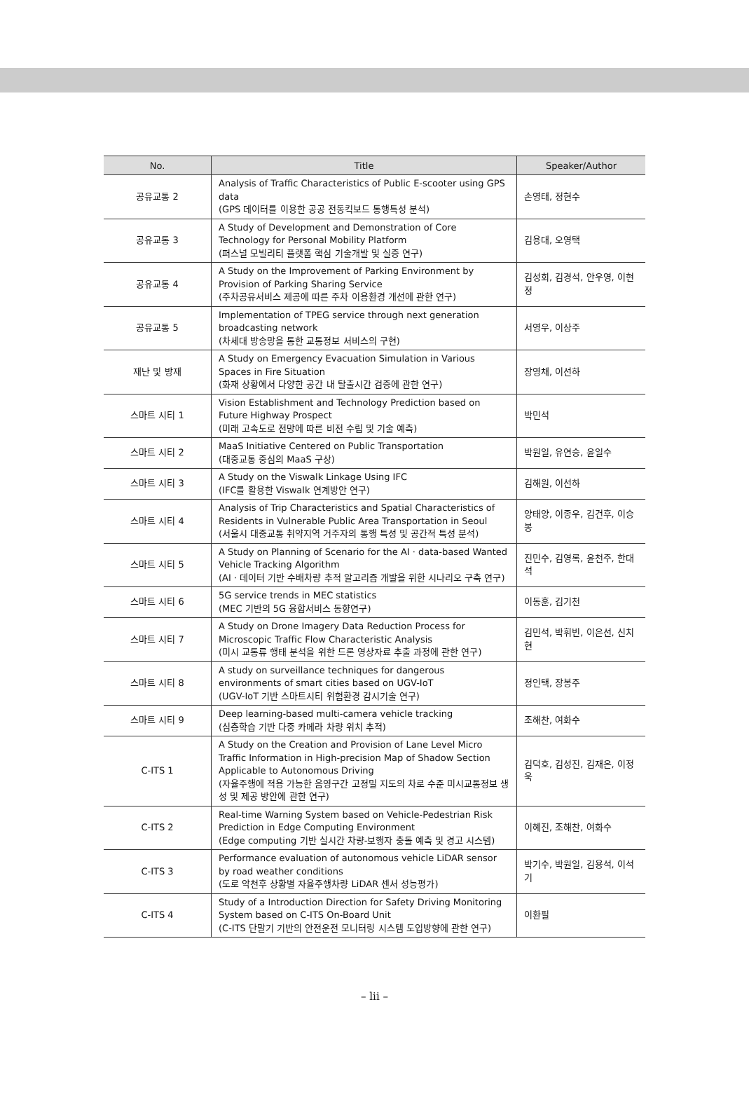| No. | Title | Speaker/Author |
| --- | --- | --- |
| 공유교통 2 | Analysis of Traffic Characteristics of Public E-scooter using GPS data (GPS 데이터를 이용한 공공 전동킥보드 통행특성 분석) | 손영태, 정현수 |
| 공유교통 3 | A Study of Development and Demonstration of Core Technology for Personal Mobility Platform (퍼스널 모빌리티 플랫폼 핵심 기술개발 및 실증 연구) | 김용대, 오영택 |
| 공유교통 4 | A Study on the Improvement of Parking Environment by Provision of Parking Sharing Service (주차공유서비스 제공에 따른 주차 이용환경 개선에 관한 연구) | 김성회, 김경석, 안우영, 이현정 |
| 공유교통 5 | Implementation of TPEG service through next generation broadcasting network (차세대 방송망을 통한 교통정보 서비스의 구현) | 서영우, 이상주 |
| 재난 및 방재 | A Study on Emergency Evacuation Simulation in Various Spaces in Fire Situation (화재 상황에서 다양한 공간 내 탈출시간 검증에 관한 연구) | 장영채, 이선하 |
| 스마트 시티 1 | Vision Establishment and Technology Prediction based on Future Highway Prospect (미래 고속도로 전망에 따른 비전 수립 및 기술 예측) | 박민석 |
| 스마트 시티 2 | MaaS Initiative Centered on Public Transportation (대중교통 중심의 MaaS 구상) | 박원일, 유연승, 윤일수 |
| 스마트 시티 3 | A Study on the Viswalk Linkage Using IFC (IFC를 활용한 Viswalk 연계방안 연구) | 김해원, 이선하 |
| 스마트 시티 4 | Analysis of Trip Characteristics and Spatial Characteristics of Residents in Vulnerable Public Area Transportation in Seoul (서울시 대중교통 취약지역 거주자의 통행 특성 및 공간적 특성 분석) | 양태양, 이종우, 김건후, 이승봉 |
| 스마트 시티 5 | A Study on Planning of Scenario for the AI · data-based Wanted Vehicle Tracking Algorithm (AI · 데이터 기반 수배차량 추적 알고리즘 개발을 위한 시나리오 구축 연구) | 진민수, 김영록, 윤천주, 한대석 |
| 스마트 시티 6 | 5G service trends in MEC statistics (MEC 기반의 5G 융합서비스 동향연구) | 이동훈, 김기천 |
| 스마트 시티 7 | A Study on Drone Imagery Data Reduction Process for Microscopic Traffic Flow Characteristic Analysis (미시 교통류 행태 분석을 위한 드론 영상자료 추출 과정에 관한 연구) | 김민석, 박휘빈, 이은선, 신치현 |
| 스마트 시티 8 | A study on surveillance techniques for dangerous environments of smart cities based on UGV-IoT (UGV-IoT 기반 스마트시티 위험환경 감시기술 연구) | 정인택, 장봉주 |
| 스마트 시티 9 | Deep learning-based multi-camera vehicle tracking (심층학습 기반 다중 카메라 차량 위치 추적) | 조해찬, 여화수 |
| C-ITS 1 | A Study on the Creation and Provision of Lane Level Micro Traffic Information in High-precision Map of Shadow Section Applicable to Autonomous Driving (자율주행에 적용 가능한 음영구간 고정밀 지도의 차로 수준 미시교통정보 생성 및 제공 방안에 관한 연구) | 김덕호, 김성진, 김재은, 이정욱 |
| C-ITS 2 | Real-time Warning System based on Vehicle-Pedestrian Risk Prediction in Edge Computing Environment (Edge computing 기반 실시간 차량-보행자 충돌 예측 및 경고 시스템) | 이혜진, 조해찬, 여화수 |
| C-ITS 3 | Performance evaluation of autonomous vehicle LiDAR sensor by road weather conditions (도로 악천후 상황별 자율주행차량 LiDAR 센서 성능평가) | 박기수, 박원일, 김용석, 이석기 |
| C-ITS 4 | Study of a Introduction Direction for Safety Driving Monitoring System based on C-ITS On-Board Unit (C-ITS 단말기 기반의 안전운전 모니터링 시스템 도입방향에 관한 연구) | 이환필 |
– lii –